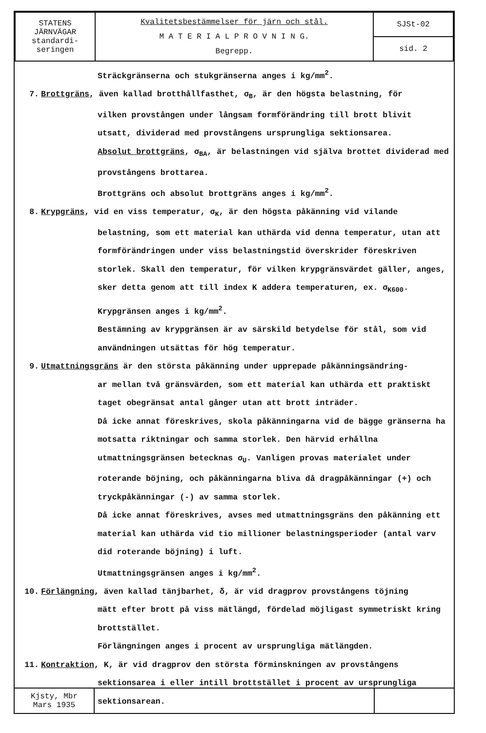| STATENS JÄRNVÄGAR standardi- seringen | Kvalitetsbestämmelser för järn och stål. M A T E R I A L P R O V N I N G. Begrepp. | SJSt-02 |
| | | sid. 2 |
Sträckgränserna och stukgränserna anges i kg/mm<sup>2</sup>.
7. Brottgräns, även kallad brotthållfasthet, σ<sub>B</sub>, är den högsta belastning, för
vilken provstången under långsam formförändring till brott blivit utsatt, dividerad med provstångens ursprungliga sektionsarea.
Absolut brottgräns, σ<sub>BA</sub>, är belastningen vid själva brottet dividerad med provstångens brottarea.
Brottgräns och absolut brottgräns anges i kg/mm<sup>2</sup>.
8. Krypgräns, vid en viss temperatur, σ<sub>K</sub>, är den högsta påkänning vid vilande
belastning, som ett material kan uthärda vid denna temperatur, utan att formförändringen under viss belastningstid överskrider föreskriven storlek. Skall den temperatur, för vilken krypgränsvärdet gäller, anges, sker detta genom att till index K addera temperaturen, ex. σ<sub>K600</sub>.
Krypgränsen anges i kg/mm<sup>2</sup>.
Bestämning av krypgränsen är av särskild betydelse för stål, som vid användningen utsättas för hög temperatur.
9. Utmattningsgräns är den största påkänning under upprepade påkänningsändring-
ar mellan två gränsvärden, som ett material kan uthärda ett praktiskt taget obegränsat antal gånger utan att brott inträder.
Då icke annat föreskrives, skola påkänningarna vid de bägge gränserna ha motsatta riktningar och samma storlek. Den härvid erhållna utmattningsgränsen betecknas σ<sub>U</sub>. Vanligen provas materialet under roterande böjning, och påkänningarna bliva då dragpåkänningar (+) och tryckpåkänningar (-) av samma storlek.
Då icke annat föreskrives, avses med utmattningsgräns den påkänning ett material kan uthärda vid tio millioner belastningsperioder (antal varv did roterande böjning) i luft.
Utmattningsgränsen anges i kg/mm<sup>2</sup>.
10. Förlängning, även kallad tänjbarhet, δ, är vid dragprov provstångens töjning
mätt efter brott på viss mätlängd, fördelad möjligast symmetriskt kring brottstället.
Förlängningen anges i procent av ursprungliga mätlängden.
11. Kontraktion, K, är vid dragprov den största förminskningen av provstångens
sektionsarea i eller intill brottstället i procent av ursprungliga sektionsarean.
| Kjsty, Mbr Mars 1935 | | |